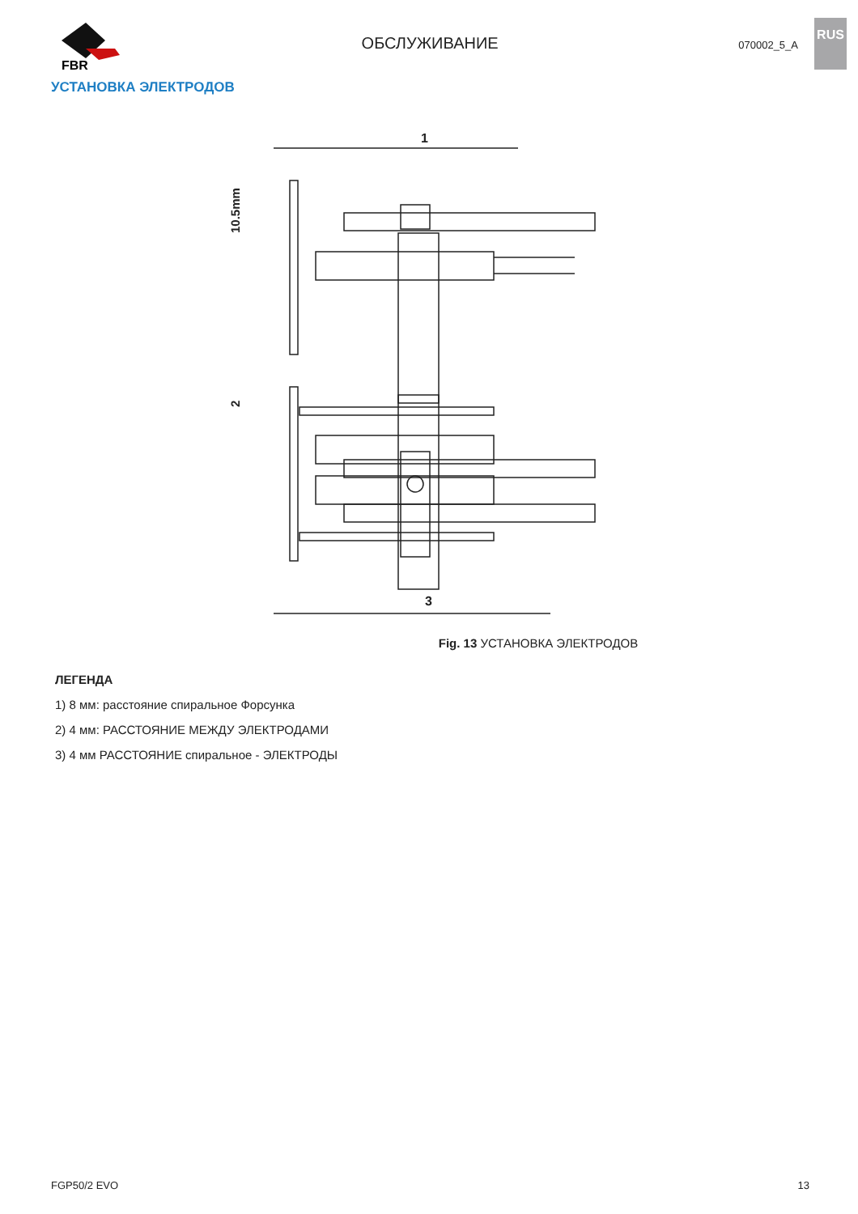FBR
ОБСЛУЖИВАНИЕ
070002_5_A
RUS
УСТАНОВКА ЭЛЕКТРОДОВ
1
10.5mm
2
3
Fig. 13 УСТАНОВКА ЭЛЕКТРОДОВ
ЛЕГЕНДА
1) 8 мм: расстояние спиральное Форсунка
2) 4 мм: РАССТОЯНИЕ МЕЖДУ ЭЛЕКТРОДАМИ
3) 4 мм РАССТОЯНИЕ спиральное - ЭЛЕКТРОДЫ
FGP50/2 EVO 13